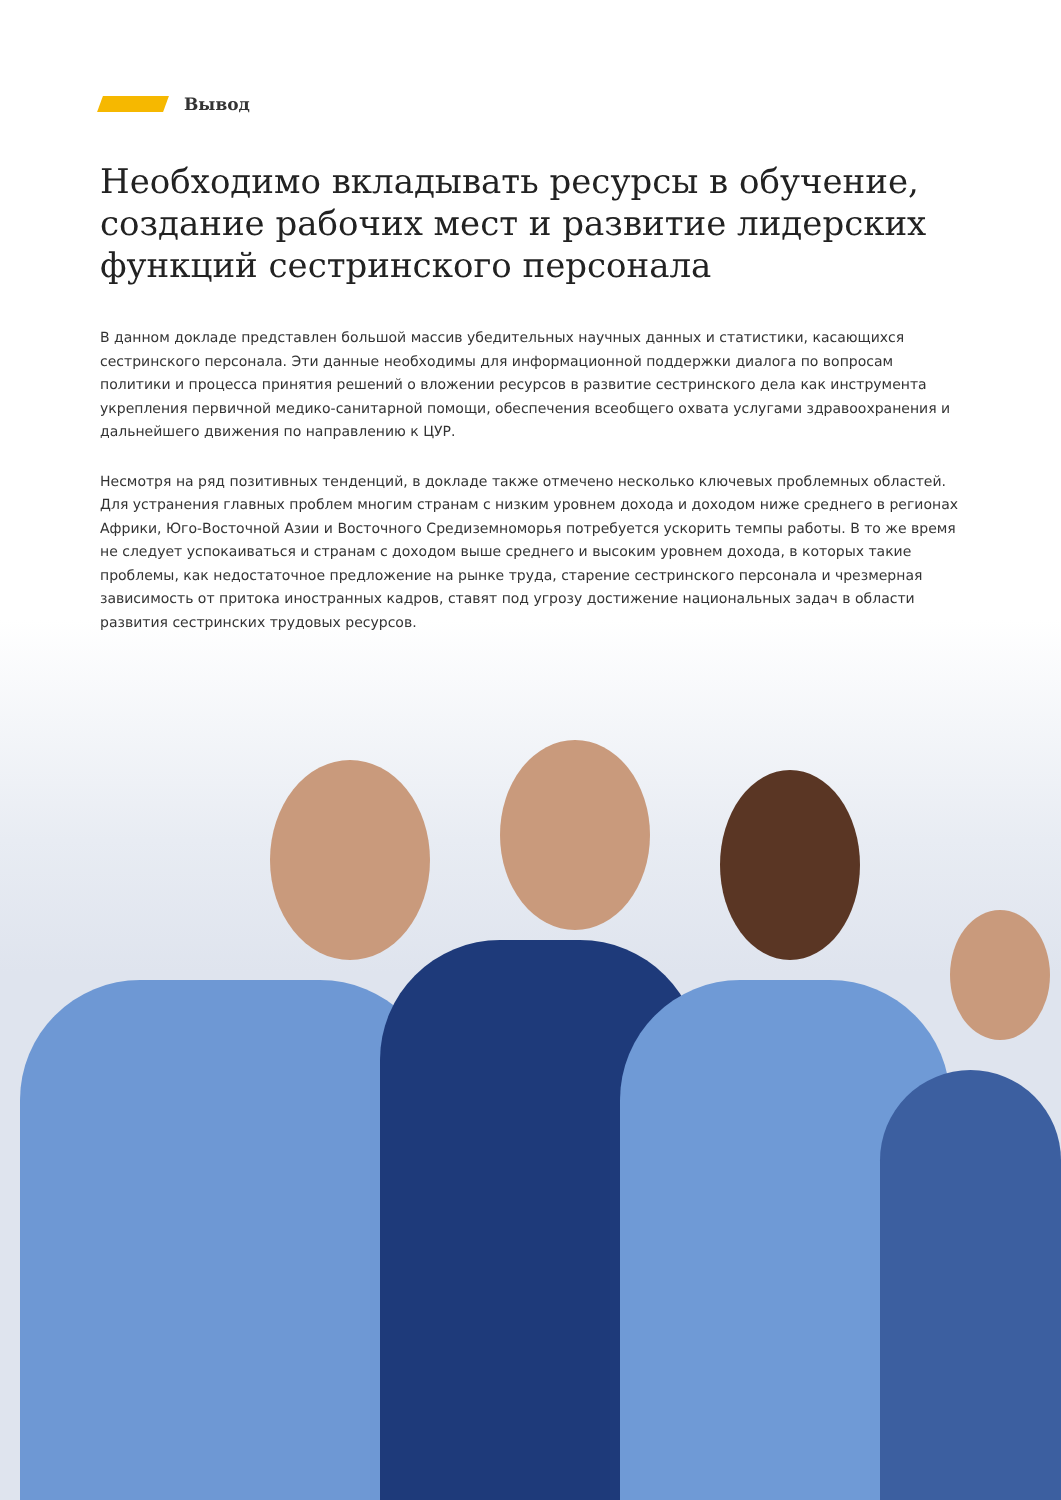Вывод
Необходимо вкладывать ресурсы в обучение, создание рабочих мест и развитие лидерских функций сестринского персонала
В данном докладе представлен большой массив убедительных научных данных и статистики, касающихся сестринского персонала. Эти данные необходимы для информационной поддержки диалога по вопросам политики и процесса принятия решений о вложении ресурсов в развитие сестринского дела как инструмента укрепления первичной медико-санитарной помощи, обеспечения всеобщего охвата услугами здравоохранения и дальнейшего движения по направлению к ЦУР.
Несмотря на ряд позитивных тенденций, в докладе также отмечено несколько ключевых проблемных областей. Для устранения главных проблем многим странам с низким уровнем дохода и доходом ниже среднего в регионах Африки, Юго-Восточной Азии и Восточного Средиземноморья потребуется ускорить темпы работы. В то же время не следует успокаиваться и странам с доходом выше среднего и высоким уровнем дохода, в которых такие проблемы, как недостаточное предложение на рынке труда, старение сестринского персонала и чрезмерная зависимость от притока иностранных кадров, ставят под угрозу достижение национальных задач в области развития сестринских трудовых ресурсов.